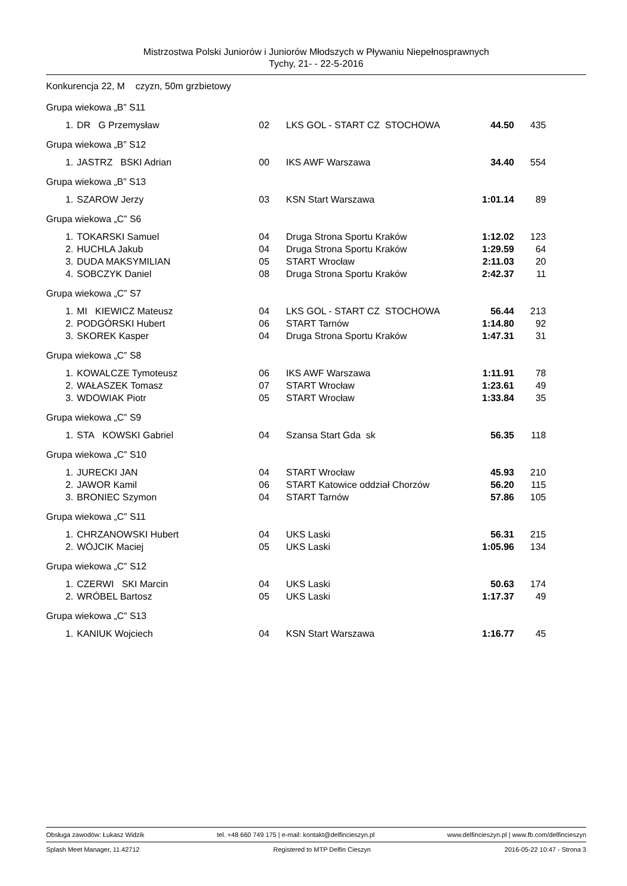Mistrzostwa Polski Juniorów i Juniorów Młodszych w Pływaniu Niepełnosprawnych
Tychy, 21- - 22-5-2016
Konkurencja 22, M czyzn, 50m grzbietowy
Grupa wiekowa „B” S11
| 1. | DR G Przemysław | 02 | LKS GOL - START CZ STOCHOWA | 44.50 | 435 |
Grupa wiekowa „B” S12
| 1. | JASTRZ BSKI Adrian | 00 | IKS AWF Warszawa | 34.40 | 554 |
Grupa wiekowa „B” S13
| 1. | SZAROW Jerzy | 03 | KSN Start Warszawa | 1:01.14 | 89 |
Grupa wiekowa „C” S6
| 1. | TOKARSKI Samuel | 04 | Druga Strona Sportu Kraków | 1:12.02 | 123 |
| 2. | HUCHLA Jakub | 04 | Druga Strona Sportu Kraków | 1:29.59 | 64 |
| 3. | DUDA MAKSYMILIAN | 05 | START Wrocław | 2:11.03 | 20 |
| 4. | SOBCZYK Daniel | 08 | Druga Strona Sportu Kraków | 2:42.37 | 11 |
Grupa wiekowa „C” S7
| 1. | MI KIEWICZ Mateusz | 04 | LKS GOL - START CZ STOCHOWA | 56.44 | 213 |
| 2. | PODGÓRSKI Hubert | 06 | START Tarnów | 1:14.80 | 92 |
| 3. | SKOREK Kasper | 04 | Druga Strona Sportu Kraków | 1:47.31 | 31 |
Grupa wiekowa „C” S8
| 1. | KOWALCZE Tymoteusz | 06 | IKS AWF Warszawa | 1:11.91 | 78 |
| 2. | WAŁASZEK Tomasz | 07 | START Wrocław | 1:23.61 | 49 |
| 3. | WDOWIAK Piotr | 05 | START Wrocław | 1:33.84 | 35 |
Grupa wiekowa „C” S9
| 1. | STA KOWSKI Gabriel | 04 | Szansa Start Gda sk | 56.35 | 118 |
Grupa wiekowa „C” S10
| 1. | JURECKI JAN | 04 | START Wrocław | 45.93 | 210 |
| 2. | JAWOR Kamil | 06 | START Katowice oddział Chorzów | 56.20 | 115 |
| 3. | BRONIEC Szymon | 04 | START Tarnów | 57.86 | 105 |
Grupa wiekowa „C” S11
| 1. | CHRZANOWSKI Hubert | 04 | UKS Laski | 56.31 | 215 |
| 2. | WÓJCIK Maciej | 05 | UKS Laski | 1:05.96 | 134 |
Grupa wiekowa „C” S12
| 1. | CZERWI SKI Marcin | 04 | UKS Laski | 50.63 | 174 |
| 2. | WRÓBEL Bartosz | 05 | UKS Laski | 1:17.37 | 49 |
Grupa wiekowa „C” S13
| 1. | KANIUK Wojciech | 04 | KSN Start Warszawa | 1:16.77 | 45 |
Obsługa zawodów: Łukasz Widzik tel. +48 660 749 175 | e-mail: kontakt@delfincieszyn.pl www.delfincieszyn.pl | www.fb.com/delfincieszyn
Splash Meet Manager, 11.42712 Registered to MTP Delfin Cieszyn 2016-05-22 10:47 - Strona 3